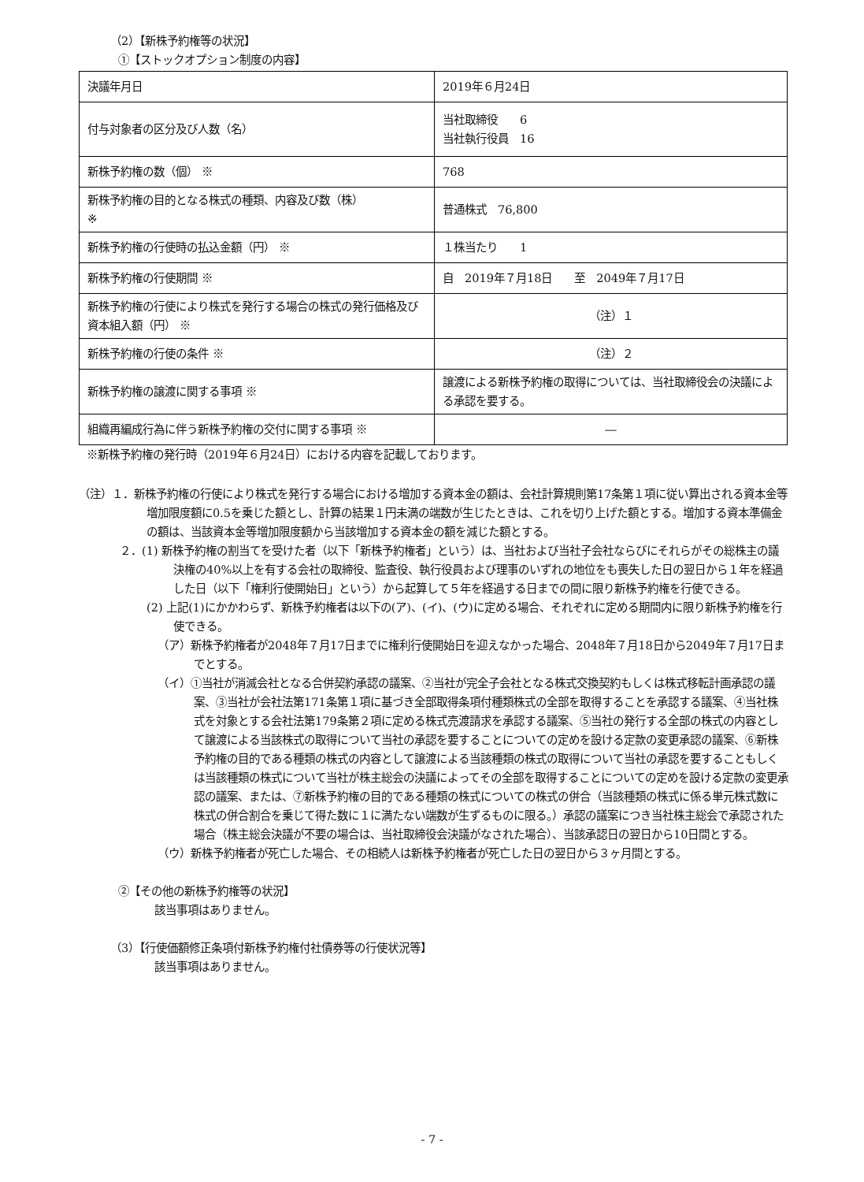（2）【新株予約権等の状況】
①【ストックオプション制度の内容】
| 決議年月日 | 2019年６月24日 |
| 付与対象者の区分及び人数（名） | 当社取締役 6 当社執行役員 16 |
| 新株予約権の数（個） ※ | 768 |
| 新株予約権の目的となる株式の種類、内容及び数（株） ※ | 普通株式 76,800 |
| 新株予約権の行使時の払込金額（円） ※ | １株当たり 1 |
| 新株予約権の行使期間 ※ | 自 2019年７月18日 至 2049年７月17日 |
| 新株予約権の行使により株式を発行する場合の株式の発行価格及び資本組入額（円） ※ | （注）１ |
| 新株予約権の行使の条件 ※ | （注）２ |
| 新株予約権の譲渡に関する事項 ※ | 譲渡による新株予約権の取得については、当社取締役会の決議による承認を要する。 |
| 組織再編成行為に伴う新株予約権の交付に関する事項 ※ | ― |
※新株予約権の発行時（2019年６月24日）における内容を記載しております。
（注）１．新株予約権の行使により株式を発行する場合における増加する資本金の額は、会社計算規則第17条第１項に従い算出される資本金等増加限度額に0.5を乗じた額とし、計算の結果１円未満の端数が生じたときは、これを切り上げた額とする。増加する資本準備金の額は、当該資本金等増加限度額から当該増加する資本金の額を減じた額とする。
２．(1) 新株予約権の割当てを受けた者（以下「新株予約権者」という）は、当社および当社子会社ならびにそれらがその総株主の議決権の40%以上を有する会社の取締役、監査役、執行役員および理事のいずれの地位をも喪失した日の翌日から１年を経過した日（以下「権利行使開始日」という）から起算して５年を経過する日までの間に限り新株予約権を行使できる。
(2) 上記(1)にかかわらず、新株予約権者は以下の(ア)、(イ)、(ウ)に定める場合、それぞれに定める期間内に限り新株予約権を行使できる。
（ア）新株予約権者が2048年７月17日までに権利行使開始日を迎えなかった場合、2048年７月18日から2049年７月17日までとする。
（イ）①当社が消滅会社となる合併契約承認の議案、②当社が完全子会社となる株式交換契約もしくは株式移転計画承認の議案、③当社が会社法第171条第１項に基づき全部取得条項付種類株式の全部を取得することを承認する議案、④当社株式を対象とする会社法第179条第２項に定める株式売渡請求を承認する議案、⑤当社の発行する全部の株式の内容として譲渡による当該株式の取得について当社の承認を要することについての定めを設ける定款の変更承認の議案、⑥新株予約権の目的である種類の株式の内容として譲渡による当該種類の株式の取得について当社の承認を要することもしくは当該種類の株式について当社が株主総会の決議によってその全部を取得することについての定めを設ける定款の変更承認の議案、または、⑦新株予約権の目的である種類の株式についての株式の併合（当該種類の株式に係る単元株式数に株式の併合割合を乗じて得た数に１に満たない端数が生ずるものに限る。）承認の議案につき当社株主総会で承認された場合（株主総会決議が不要の場合は、当社取締役会決議がなされた場合）、当該承認日の翌日から10日間とする。
（ウ）新株予約権者が死亡した場合、その相続人は新株予約権者が死亡した日の翌日から３ヶ月間とする。
②【その他の新株予約権等の状況】
該当事項はありません。
（3）【行使価額修正条項付新株予約権付社債券等の行使状況等】
該当事項はありません。
- 7 -